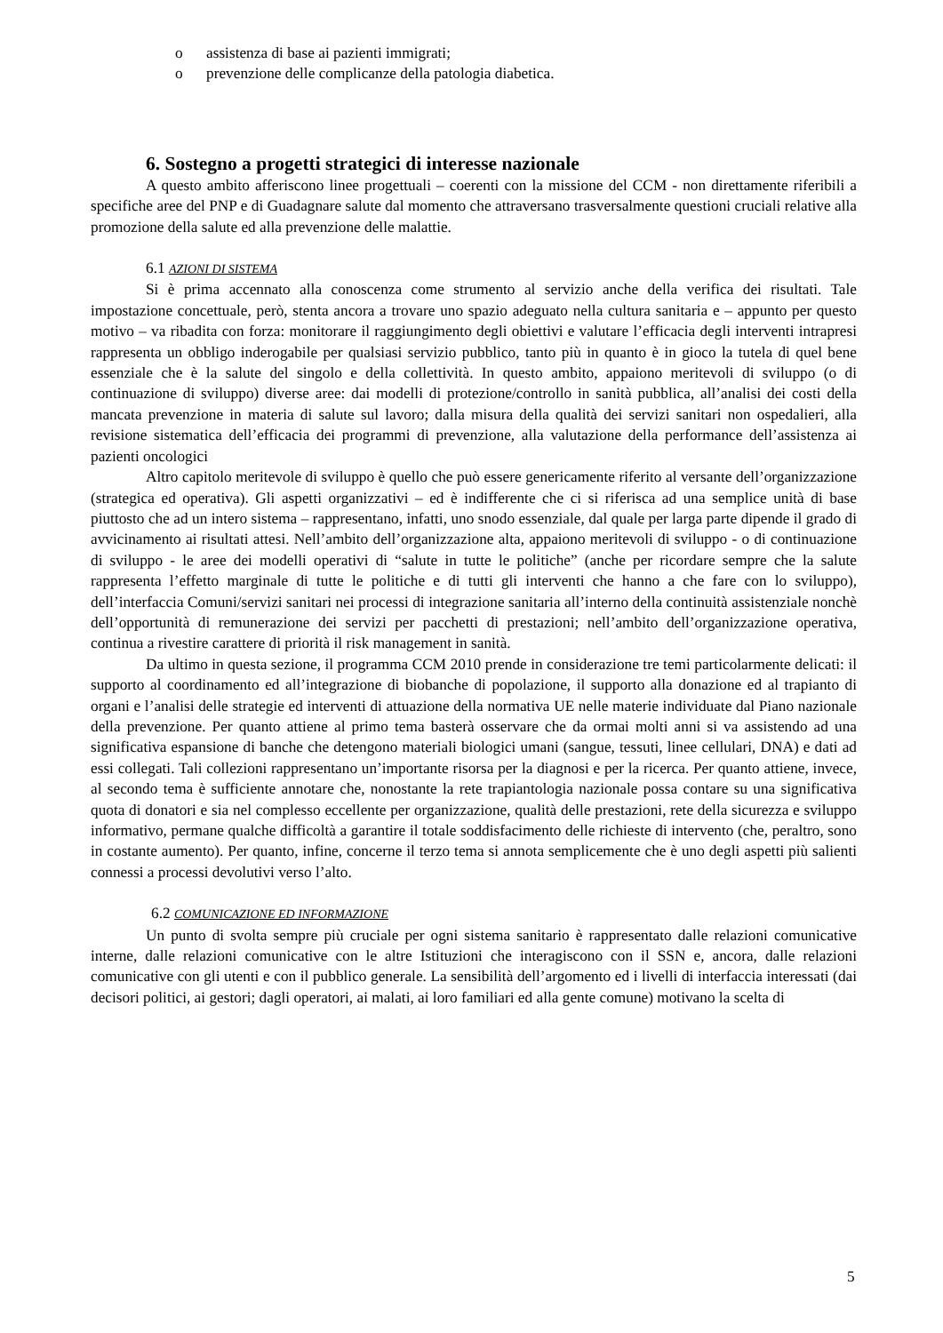o assistenza di base ai pazienti immigrati;
o prevenzione delle complicanze della patologia diabetica.
6. Sostegno a progetti strategici di interesse nazionale
A questo ambito afferiscono linee progettuali – coerenti con la missione del CCM - non direttamente riferibili a specifiche aree del PNP e di Guadagnare salute dal momento che attraversano trasversalmente questioni cruciali relative alla promozione della salute ed alla prevenzione delle malattie.
6.1 AZIONI DI SISTEMA
Si è prima accennato alla conoscenza come strumento al servizio anche della verifica dei risultati. Tale impostazione concettuale, però, stenta ancora a trovare uno spazio adeguato nella cultura sanitaria e – appunto per questo motivo – va ribadita con forza: monitorare il raggiungimento degli obiettivi e valutare l’efficacia degli interventi intrapresi rappresenta un obbligo inderogabile per qualsiasi servizio pubblico, tanto più in quanto è in gioco la tutela di quel bene essenziale che è la salute del singolo e della collettività. In questo ambito, appaiono meritevoli di sviluppo (o di continuazione di sviluppo) diverse aree: dai modelli di protezione/controllo in sanità pubblica, all’analisi dei costi della mancata prevenzione in materia di salute sul lavoro; dalla misura della qualità dei servizi sanitari non ospedalieri, alla revisione sistematica dell’efficacia dei programmi di prevenzione, alla valutazione della performance dell’assistenza ai pazienti oncologici
Altro capitolo meritevole di sviluppo è quello che può essere genericamente riferito al versante dell’organizzazione (strategica ed operativa). Gli aspetti organizzativi – ed è indifferente che ci si riferisca ad una semplice unità di base piuttosto che ad un intero sistema – rappresentano, infatti, uno snodo essenziale, dal quale per larga parte dipende il grado di avvicinamento ai risultati attesi. Nell’ambito dell’organizzazione alta, appaiono meritevoli di sviluppo - o di continuazione di sviluppo - le aree dei modelli operativi di “salute in tutte le politiche” (anche per ricordare sempre che la salute rappresenta l’effetto marginale di tutte le politiche e di tutti gli interventi che hanno a che fare con lo sviluppo), dell’interfaccia Comuni/servizi sanitari nei processi di integrazione sanitaria all’interno della continuità assistenziale nonchè dell’opportunità di remunerazione dei servizi per pacchetti di prestazioni; nell’ambito dell’organizzazione operativa, continua a rivestire carattere di priorità il risk management in sanità.
Da ultimo in questa sezione, il programma CCM 2010 prende in considerazione tre temi particolarmente delicati: il supporto al coordinamento ed all’integrazione di biobanche di popolazione, il supporto alla donazione ed al trapianto di organi e l’analisi delle strategie ed interventi di attuazione della normativa UE nelle materie individuate dal Piano nazionale della prevenzione. Per quanto attiene al primo tema basterà osservare che da ormai molti anni si va assistendo ad una significativa espansione di banche che detengono materiali biologici umani (sangue, tessuti, linee cellulari, DNA) e dati ad essi collegati. Tali collezioni rappresentano un’importante risorsa per la diagnosi e per la ricerca. Per quanto attiene, invece, al secondo tema è sufficiente annotare che, nonostante la rete trapiantologia nazionale possa contare su una significativa quota di donatori e sia nel complesso eccellente per organizzazione, qualità delle prestazioni, rete della sicurezza e sviluppo informativo, permane qualche difficoltà a garantire il totale soddisfacimento delle richieste di intervento (che, peraltro, sono in costante aumento). Per quanto, infine, concerne il terzo tema si annota semplicemente che è uno degli aspetti più salienti connessi a processi devolutivi verso l’alto.
6.2 COMUNICAZIONE ED INFORMAZIONE
Un punto di svolta sempre più cruciale per ogni sistema sanitario è rappresentato dalle relazioni comunicative interne, dalle relazioni comunicative con le altre Istituzioni che interagiscono con il SSN e, ancora, dalle relazioni comunicative con gli utenti e con il pubblico generale. La sensibilità dell’argomento ed i livelli di interfaccia interessati (dai decisori politici, ai gestori; dagli operatori, ai malati, ai loro familiari ed alla gente comune) motivano la scelta di
5